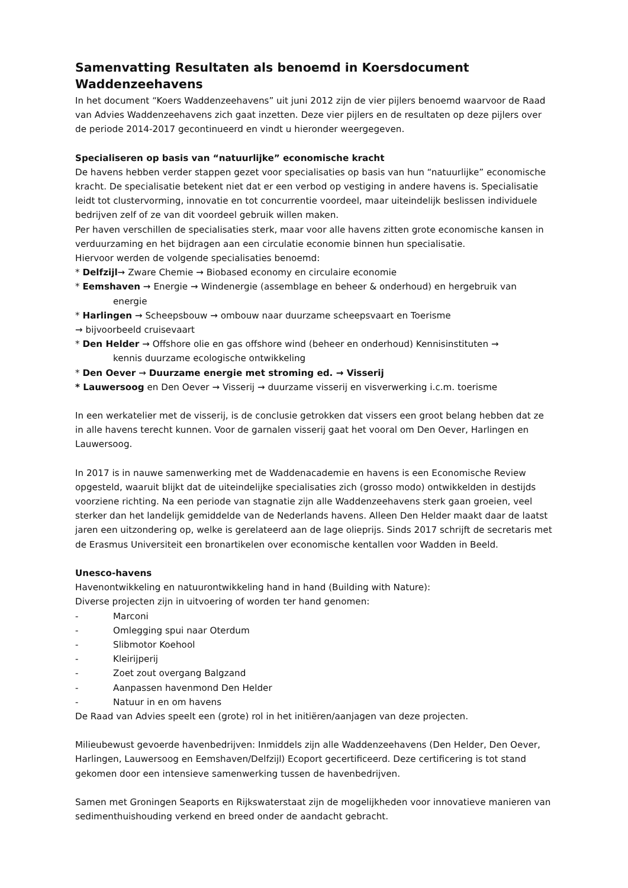Samenvatting Resultaten als benoemd in Koersdocument Waddenzeehavens
In het document “Koers Waddenzeehavens” uit juni 2012 zijn de vier pijlers benoemd waarvoor de Raad van Advies Waddenzeehavens zich gaat inzetten. Deze vier pijlers en de resultaten op deze pijlers over de periode 2014-2017 gecontinueerd en vindt u hieronder weergegeven.
Specialiseren op basis van “natuurlijke” economische kracht
De havens hebben verder stappen gezet voor specialisaties op basis van hun “natuurlijke” economische kracht. De specialisatie betekent niet dat er een verbod op vestiging in andere havens is. Specialisatie leidt tot clustervorming, innovatie en tot concurrentie voordeel, maar uiteindelijk beslissen individuele bedrijven zelf of ze van dit voordeel gebruik willen maken.
Per haven verschillen de specialisaties sterk, maar voor alle havens zitten grote economische kansen in verduurzaming en het bijdragen aan een circulatie economie binnen hun specialisatie.
Hiervoor werden de volgende specialisaties benoemd:
* Delfzijl→ Zware Chemie → Biobased economy en circulaire economie
* Eemshaven → Energie → Windenergie (assemblage en beheer & onderhoud) en hergebruik van
energie
* Harlingen → Scheepsbouw → ombouw naar duurzame scheepsvaart en Toerisme
→ bijvoorbeeld cruisevaart
* Den Helder → Offshore olie en gas offshore wind (beheer en onderhoud) Kennisinstituten →
kennis duurzame ecologische ontwikkeling
* Den Oever → Duurzame energie met stroming ed. → Visserij
* Lauwersoog en Den Oever → Visserij → duurzame visserij en visverwerking i.c.m. toerisme
In een werkatelier met de visserij, is de conclusie getrokken dat vissers een groot belang hebben dat ze in alle havens terecht kunnen. Voor de garnalen visserij gaat het vooral om Den Oever, Harlingen en Lauwersoog.
In 2017 is in nauwe samenwerking met de Waddenacademie en havens is een Economische Review opgesteld, waaruit blijkt dat de uiteindelijke specialisaties zich (grosso modo) ontwikkelden in destijds voorziene richting. Na een periode van stagnatie zijn alle Waddenzeehavens sterk gaan groeien, veel sterker dan het landelijk gemiddelde van de Nederlands havens. Alleen Den Helder maakt daar de laatst jaren een uitzondering op, welke is gerelateerd aan de lage olieprijs. Sinds 2017 schrijft de secretaris met de Erasmus Universiteit een bronartikelen over economische kentallen voor Wadden in Beeld.
Unesco-havens
Havenontwikkeling en natuurontwikkeling hand in hand (Building with Nature):
Diverse projecten zijn in uitvoering of worden ter hand genomen:
- Marconi
- Omlegging spui naar Oterdum
- Slibmotor Koehool
- Kleirijperij
- Zoet zout overgang Balgzand
- Aanpassen havenmond Den Helder
- Natuur in en om havens
De Raad van Advies speelt een (grote) rol in het initiëren/aanjagen van deze projecten.
Milieubewust gevoerde havenbedrijven: Inmiddels zijn alle Waddenzeehavens (Den Helder, Den Oever, Harlingen, Lauwersoog en Eemshaven/Delfzijl) Ecoport gecertificeerd. Deze certificering is tot stand gekomen door een intensieve samenwerking tussen de havenbedrijven.
Samen met Groningen Seaports en Rijkswaterstaat zijn de mogelijkheden voor innovatieve manieren van sedimenthuishouding verkend en breed onder de aandacht gebracht.